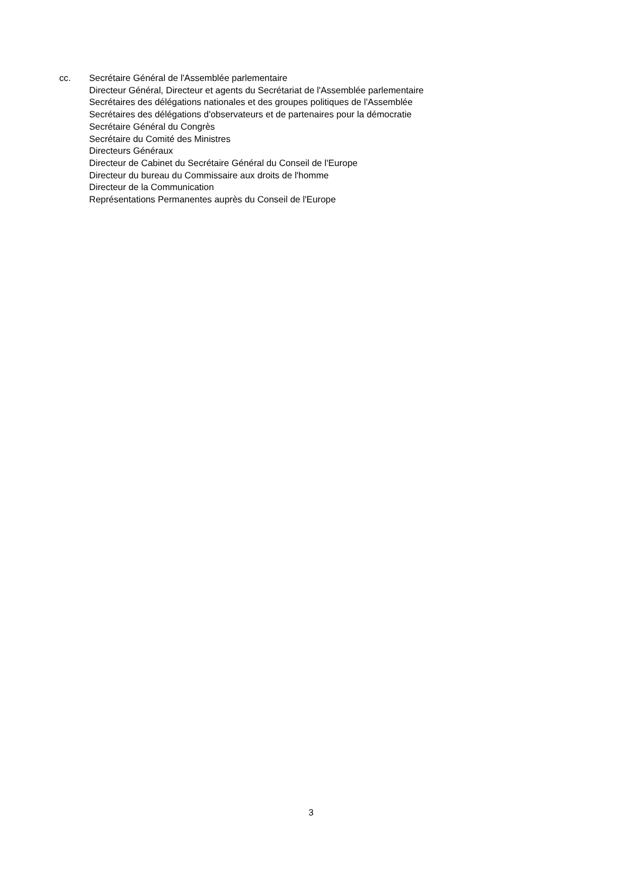cc. Secrétaire Général de l'Assemblée parlementaire
Directeur Général, Directeur et agents du Secrétariat de l'Assemblée parlementaire
Secrétaires des délégations nationales et des groupes politiques de l'Assemblée
Secrétaires des délégations d'observateurs et de partenaires pour la démocratie
Secrétaire Général du Congrès
Secrétaire du Comité des Ministres
Directeurs Généraux
Directeur de Cabinet du Secrétaire Général du Conseil de l'Europe
Directeur du bureau du Commissaire aux droits de l'homme
Directeur de la Communication
Représentations Permanentes auprès du Conseil de l'Europe
3